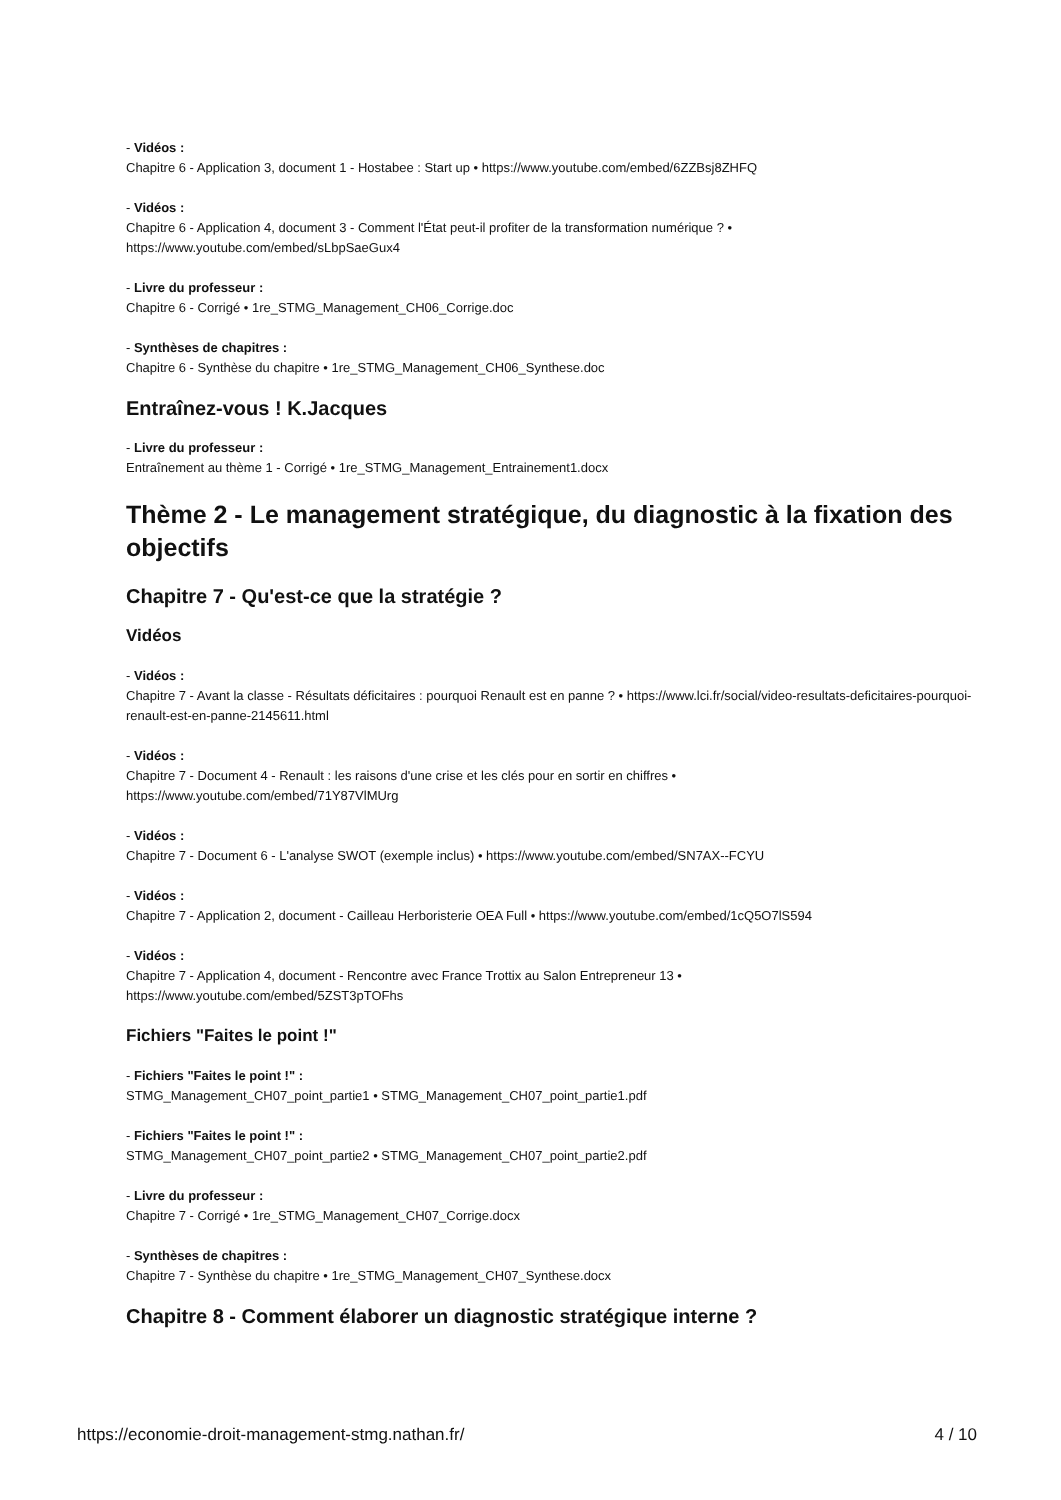- Vidéos :
Chapitre 6 - Application 3, document 1 - Hostabee : Start up • https://www.youtube.com/embed/6ZZBsj8ZHFQ
- Vidéos :
Chapitre 6 - Application 4, document 3 - Comment l'État peut-il profiter de la transformation numérique ? •
https://www.youtube.com/embed/sLbpSaeGux4
- Livre du professeur :
Chapitre 6 - Corrigé • 1re_STMG_Management_CH06_Corrige.doc
- Synthèses de chapitres :
Chapitre 6 - Synthèse du chapitre • 1re_STMG_Management_CH06_Synthese.doc
Entraînez-vous ! K.Jacques
- Livre du professeur :
Entraînement au thème 1 - Corrigé • 1re_STMG_Management_Entrainement1.docx
Thème 2 - Le management stratégique, du diagnostic à la fixation des objectifs
Chapitre 7 - Qu'est-ce que la stratégie ?
Vidéos
- Vidéos :
Chapitre 7 - Avant la classe - Résultats déficitaires : pourquoi Renault est en panne ? • https://www.lci.fr/social/video-resultats-deficitaires-pourquoi-renault-est-en-panne-2145611.html
- Vidéos :
Chapitre 7 - Document 4 - Renault : les raisons d'une crise et les clés pour en sortir en chiffres •
https://www.youtube.com/embed/71Y87VlMUrg
- Vidéos :
Chapitre 7 - Document 6 - L'analyse SWOT (exemple inclus) • https://www.youtube.com/embed/SN7AX--FCYU
- Vidéos :
Chapitre 7 - Application 2, document - Cailleau Herboristerie OEA Full • https://www.youtube.com/embed/1cQ5O7lS594
- Vidéos :
Chapitre 7 - Application 4, document - Rencontre avec France Trottix au Salon Entrepreneur 13 •
https://www.youtube.com/embed/5ZST3pTOFhs
Fichiers "Faites le point !"
- Fichiers "Faites le point !" :
STMG_Management_CH07_point_partie1 • STMG_Management_CH07_point_partie1.pdf
- Fichiers "Faites le point !" :
STMG_Management_CH07_point_partie2 • STMG_Management_CH07_point_partie2.pdf
- Livre du professeur :
Chapitre 7 - Corrigé • 1re_STMG_Management_CH07_Corrige.docx
- Synthèses de chapitres :
Chapitre 7 - Synthèse du chapitre • 1re_STMG_Management_CH07_Synthese.docx
Chapitre 8 - Comment élaborer un diagnostic stratégique interne ?
https://economie-droit-management-stmg.nathan.fr/ 4 / 10